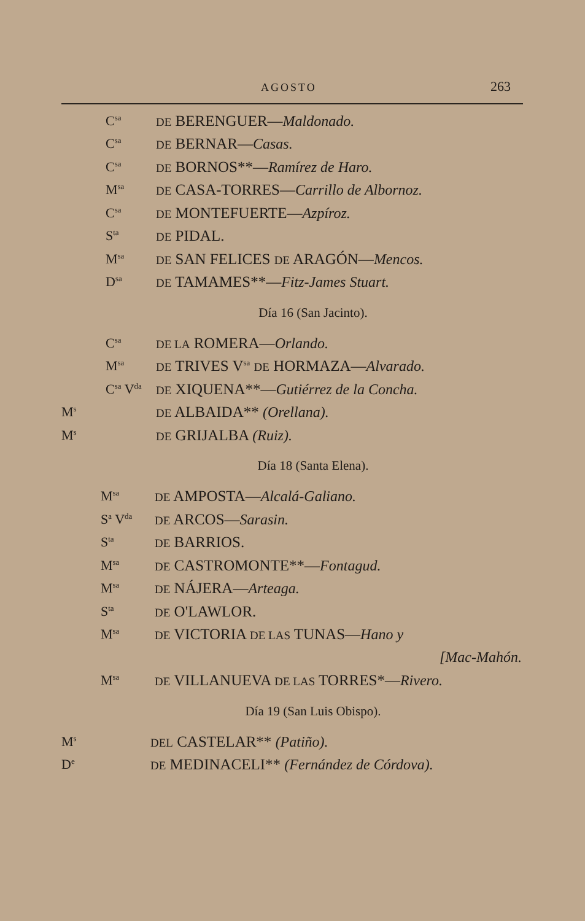AGOSTO 263
C<sup>sa</sup> DE BERENGUER—Maldonado.
C<sup>sa</sup> DE BERNAR—Casas.
C<sup>sa</sup> DE BORNOS**—Ramírez de Haro.
M<sup>sa</sup> DE CASA-TORRES—Carrillo de Albornoz.
C<sup>sa</sup> DE MONTEFUERTE—Azpíroz.
S<sup>ta</sup> DE PIDAL.
M<sup>sa</sup> DE SAN FELICES DE ARAGÓN—Mencos.
D<sup>sa</sup> DE TAMAMES**—Fitz-James Stuart.
Día 16 (San Jacinto).
C<sup>sa</sup> DE LA ROMERA—Orlando.
M<sup>sa</sup> DE TRIVES V<sup>sa</sup> DE HORMAZA—Alvarado.
C<sup>sa</sup> V<sup>da</sup> DE XIQUENA**—Gutiérrez de la Concha.
M<sup>s</sup> DE ALBAIDA** (Orellana).
M<sup>s</sup> DE GRIJALBA (Ruiz).
Día 18 (Santa Elena).
M<sup>sa</sup> DE AMPOSTA—Alcalá-Galiano.
S<sup>a</sup> V<sup>da</sup> DE ARCOS—Sarasin.
S<sup>ta</sup> DE BARRIOS.
M<sup>sa</sup> DE CASTROMONTE**—Fontagud.
M<sup>sa</sup> DE NÁJERA—Arteaga.
S<sup>ta</sup> DE O'LAWLOR.
M<sup>sa</sup> DE VICTORIA DE LAS TUNAS—Hano y
[Mac-Mahón.
M<sup>sa</sup> DE VILLANUEVA DE LAS TORRES*—Rivero.
Día 19 (San Luis Obispo).
M<sup>s</sup> DEL CASTELAR** (Patiño).
D<sup>e</sup> DE MEDINACELI** (Fernández de Córdova).